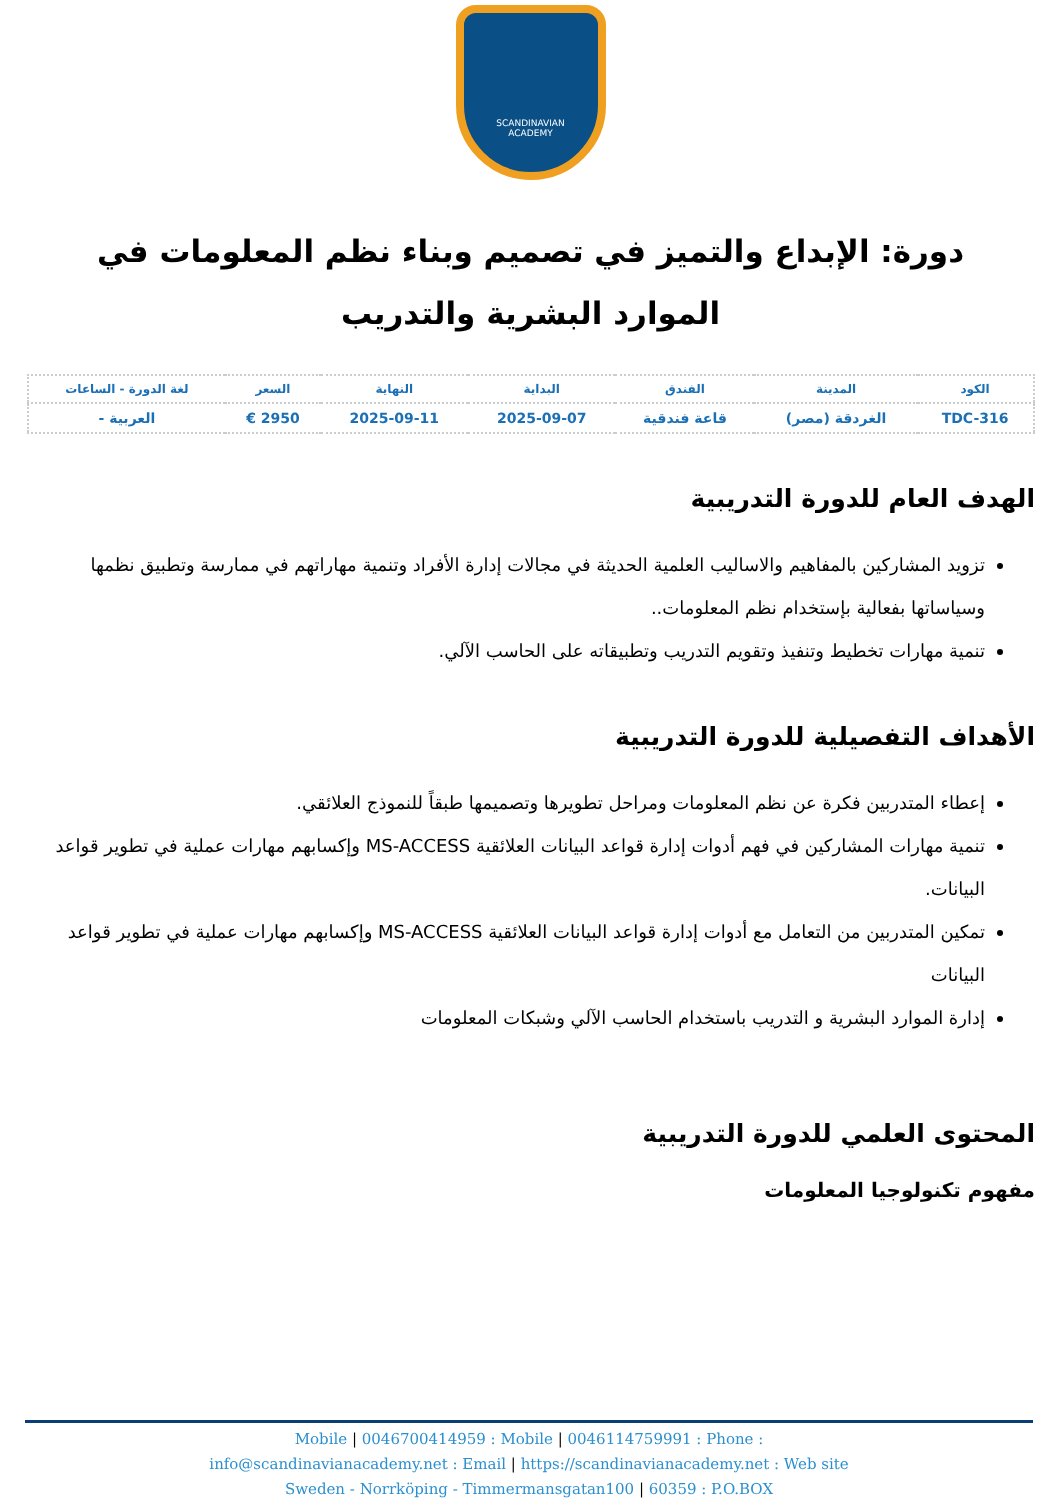SCANDINAVIAN
ACADEMY
دورة: الإبداع والتميز في تصميم وبناء نظم المعلومات في الموارد البشرية والتدريب
| الكود | المدينة | الفندق | البداية | النهاية | السعر | لغة الدورة - الساعات |
| --- | --- | --- | --- | --- | --- | --- |
| TDC-316 | الغردقة (مصر) | قاعة فندقية | 2025-09-07 | 2025-09-11 | 2950 € | العربية - |
الهدف العام للدورة التدريبية
تزويد المشاركين بالمفاهيم والاساليب العلمية الحديثة في مجالات إدارة الأفراد وتنمية مهاراتهم في ممارسة وتطبيق نظمها وسياساتها بفعالية بإستخدام نظم المعلومات..
تنمية مهارات تخطيط وتنفيذ وتقويم التدريب وتطبيقاته على الحاسب الآلي.
الأهداف التفصيلية للدورة التدريبية
إعطاء المتدربين فكرة عن نظم المعلومات ومراحل تطويرها وتصميمها طبقاً للنموذج العلائقي.
تنمية مهارات المشاركين في فهم أدوات إدارة قواعد البيانات العلائقية MS-ACCESS وإكسابهم مهارات عملية في تطوير قواعد البيانات.
تمكين المتدربين من التعامل مع أدوات إدارة قواعد البيانات العلائقية MS-ACCESS وإكسابهم مهارات عملية في تطوير قواعد البيانات
إدارة الموارد البشرية و التدريب باستخدام الحاسب الآلي وشبكات المعلومات
المحتوى العلمي للدورة التدريبية
مفهوم تكنولوجيا المعلومات
Mobile | 0046700414959 : Mobile | 0046114759991 : Phone :
info@scandinavianacademy.net : Email | https://scandinavianacademy.net : Web site
Sweden - Norrköping - Timmermansgatan100 | 60359 : P.O.BOX